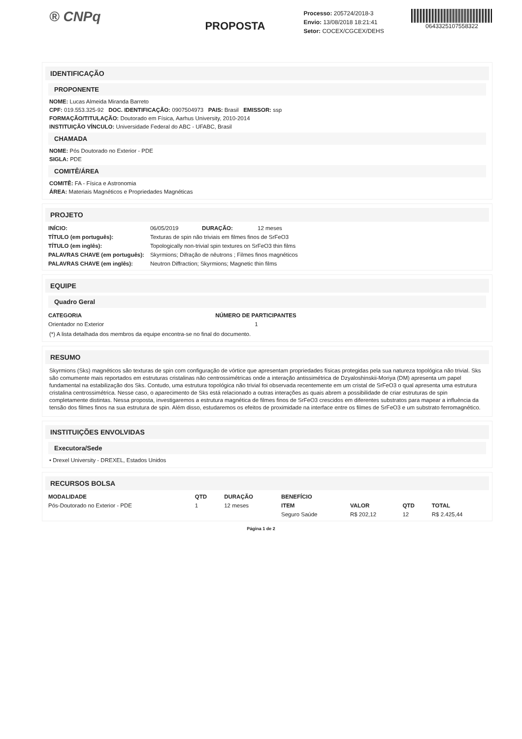® CNPq
PROPOSTA
Processo: 205724/2018-3
Envio: 13/08/2018 18:21:41
Setor: COCEX/CGCEX/DEHS
0643325107558322
IDENTIFICAÇÃO
PROPONENTE
NOME: Lucas Almeida Miranda Barreto
CPF: 019.553.325-92 DOC. IDENTIFICAÇÃO: 0907504973 PAIS: Brasil EMISSOR: ssp
FORMAÇÃO/TITULAÇÃO: Doutorado em Física, Aarhus University, 2010-2014
INSTITUIÇÃO VÍNCULO: Universidade Federal do ABC - UFABC, Brasil
CHAMADA
NOME: Pós Doutorado no Exterior - PDE
SIGLA: PDE
COMITÊ/ÁREA
COMITÊ: FA - Física e Astronomia
ÁREA: Materiais Magnéticos e Propriedades Magnéticas
PROJETO
| INÍCIO: | 06/05/2019 | DURAÇÃO: | 12 meses |
| TÍTULO (em português): | Texturas de spin não triviais em filmes finos de SrFeO3 | | |
| TÍTULO (em inglês): | Topologically non-trivial spin textures on SrFeO3 thin films | | |
| PALAVRAS CHAVE (em português): | Skyrmions; Difração de nêutrons ; Filmes finos magnéticos | | |
| PALAVRAS CHAVE (em inglês): | Neutron Diffraction; Skyrmions; Magnetic thin films | | |
EQUIPE
Quadro Geral
| CATEGORIA | NÚMERO DE PARTICIPANTES |
| --- | --- |
| Orientador no Exterior | 1 |
(*) A lista detalhada dos membros da equipe encontra-se no final do documento.
RESUMO
Skyrmions (Sks) magnéticos são texturas de spin com configuração de vórtice que apresentam propriedades físicas protegidas pela sua natureza topológica não trivial. Sks são comumente mais reportados em estruturas cristalinas não centrossimétricas onde a interação antissimétrica de Dzyaloshinskii-Moriya (DM) apresenta um papel fundamental na estabilização dos Sks. Contudo, uma estrutura topológica não trivial foi observada recentemente em um cristal de SrFeO3 o qual apresenta uma estrutura cristalina centrossimétrica. Nesse caso, o aparecimento de Sks está relacionado a outras interações as quais abrem a possibilidade de criar estruturas de spin completamente distintas. Nessa proposta, investigaremos a estrutura magnética de filmes finos de SrFeO3 crescidos em diferentes substratos para mapear a influência da tensão dos filmes finos na sua estrutura de spin. Além disso, estudaremos os efeitos de proximidade na interface entre os filmes de SrFeO3 e um substrato ferromagnético.
INSTITUIÇÕES ENVOLVIDAS
Executora/Sede
• Drexel University - DREXEL, Estados Unidos
RECURSOS BOLSA
| MODALIDADE | QTD | DURAÇÃO | BENEFÍCIO | | | |
| --- | --- | --- | --- | --- | --- | --- |
| Pós-Doutorado no Exterior - PDE | 1 | 12 meses | ITEM | VALOR | QTD | TOTAL |
| | | | Seguro Saúde | R$ 202,12 | 12 | R$ 2.425,44 |
Página 1 de 2